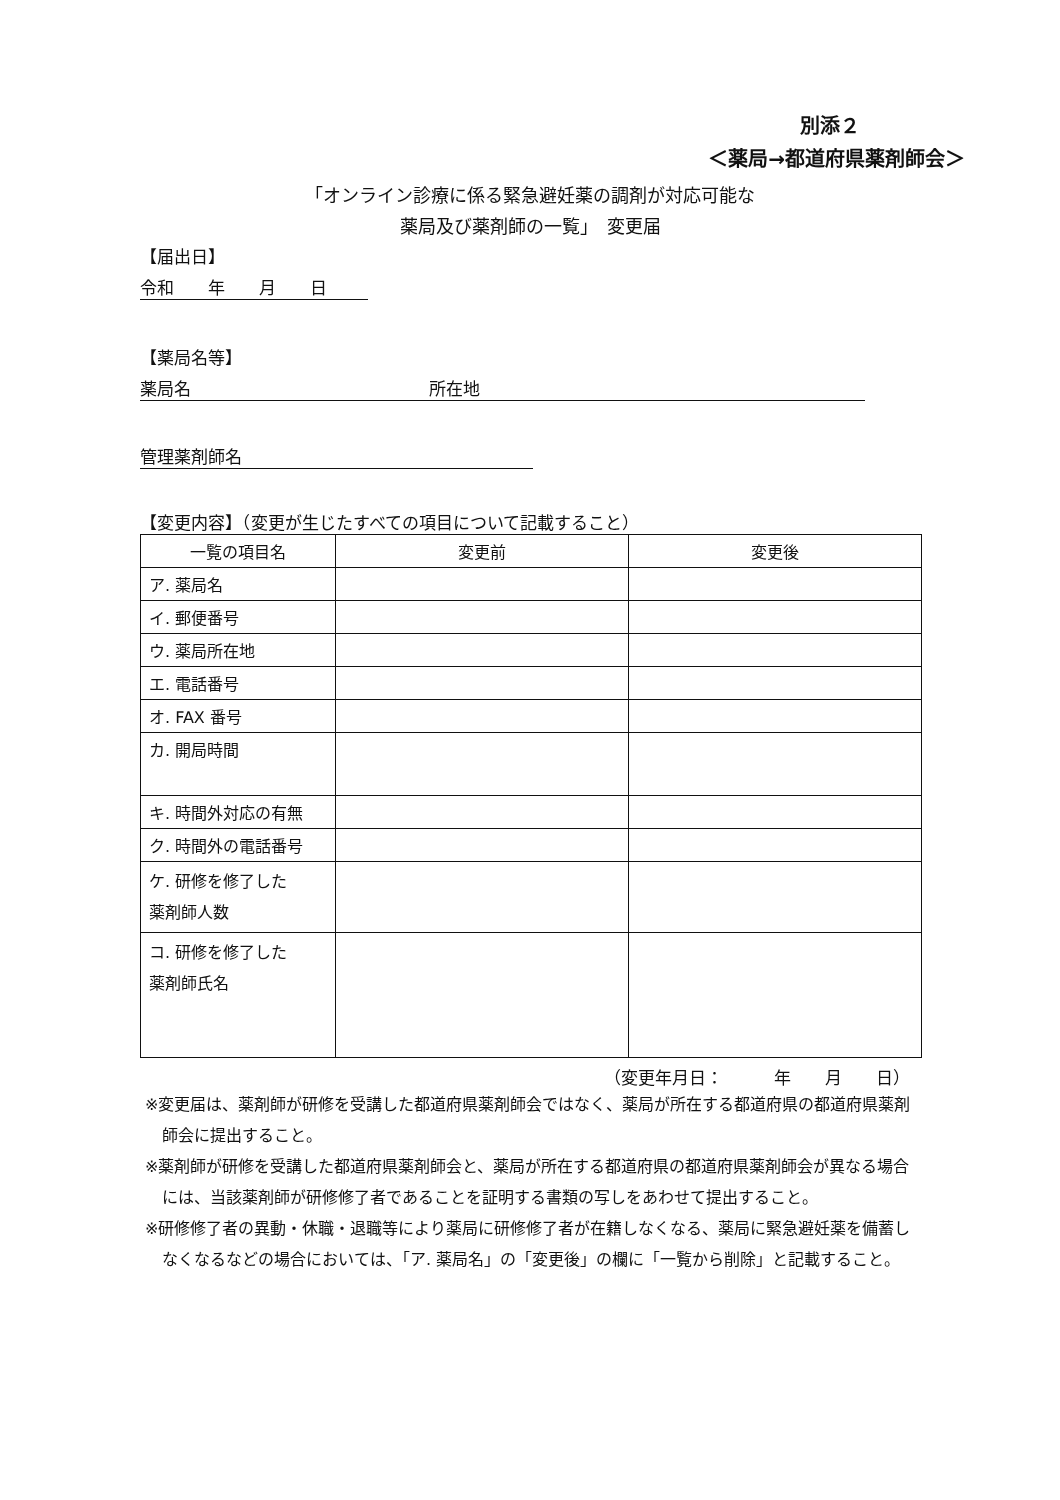別添２
＜薬局→都道府県薬剤師会＞
「オンライン診療に係る緊急避妊薬の調剤が対応可能な
薬局及び薬剤師の一覧」　変更届
【届出日】
令和　　年　　月　　日
【薬局名等】
薬局名　　　　　　　　　　　　　　所在地
管理薬剤師名
【変更内容】（変更が生じたすべての項目について記載すること）
| 一覧の項目名 | 変更前 | 変更後 |
| --- | --- | --- |
| ア. 薬局名 | | |
| イ. 郵便番号 | | |
| ウ. 薬局所在地 | | |
| エ. 電話番号 | | |
| オ. FAX 番号 | | |
| カ. 開局時間 | | |
| キ. 時間外対応の有無 | | |
| ク. 時間外の電話番号 | | |
| ケ. 研修を修了した 薬剤師人数 | | |
| コ. 研修を修了した 薬剤師氏名 | | |
（変更年月日：　　　年　　月　　日）
※変更届は、薬剤師が研修を受講した都道府県薬剤師会ではなく、薬局が所在する都道府県の都道府県薬剤師会に提出すること。
※薬剤師が研修を受講した都道府県薬剤師会と、薬局が所在する都道府県の都道府県薬剤師会が異なる場合には、当該薬剤師が研修修了者であることを証明する書類の写しをあわせて提出すること。
※研修修了者の異動・休職・退職等により薬局に研修修了者が在籍しなくなる、薬局に緊急避妊薬を備蓄しなくなるなどの場合においては、「ア. 薬局名」の「変更後」の欄に「一覧から削除」と記載すること。